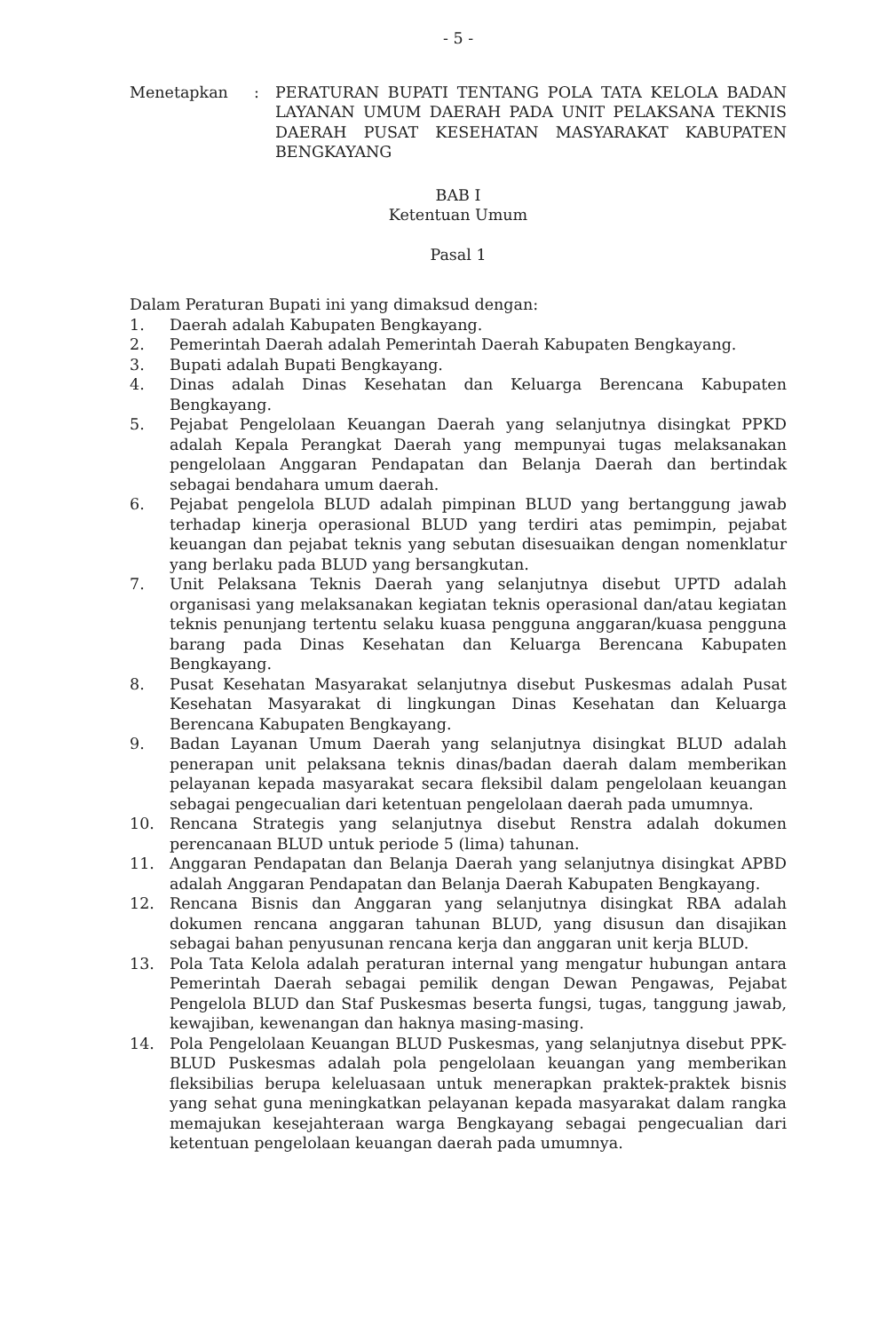- 5 -
Menetapkan : PERATURAN BUPATI TENTANG POLA TATA KELOLA BADAN LAYANAN UMUM DAERAH PADA UNIT PELAKSANA TEKNIS DAERAH PUSAT KESEHATAN MASYARAKAT KABUPATEN BENGKAYANG
BAB I
Ketentuan Umum
Pasal 1
Dalam Peraturan Bupati ini yang dimaksud dengan:
1. Daerah adalah Kabupaten Bengkayang.
2. Pemerintah Daerah adalah Pemerintah Daerah Kabupaten Bengkayang.
3. Bupati adalah Bupati Bengkayang.
4. Dinas adalah Dinas Kesehatan dan Keluarga Berencana Kabupaten Bengkayang.
5. Pejabat Pengelolaan Keuangan Daerah yang selanjutnya disingkat PPKD adalah Kepala Perangkat Daerah yang mempunyai tugas melaksanakan pengelolaan Anggaran Pendapatan dan Belanja Daerah dan bertindak sebagai bendahara umum daerah.
6. Pejabat pengelola BLUD adalah pimpinan BLUD yang bertanggung jawab terhadap kinerja operasional BLUD yang terdiri atas pemimpin, pejabat keuangan dan pejabat teknis yang sebutan disesuaikan dengan nomenklatur yang berlaku pada BLUD yang bersangkutan.
7. Unit Pelaksana Teknis Daerah yang selanjutnya disebut UPTD adalah organisasi yang melaksanakan kegiatan teknis operasional dan/atau kegiatan teknis penunjang tertentu selaku kuasa pengguna anggaran/kuasa pengguna barang pada Dinas Kesehatan dan Keluarga Berencana Kabupaten Bengkayang.
8. Pusat Kesehatan Masyarakat selanjutnya disebut Puskesmas adalah Pusat Kesehatan Masyarakat di lingkungan Dinas Kesehatan dan Keluarga Berencana Kabupaten Bengkayang.
9. Badan Layanan Umum Daerah yang selanjutnya disingkat BLUD adalah penerapan unit pelaksana teknis dinas/badan daerah dalam memberikan pelayanan kepada masyarakat secara fleksibil dalam pengelolaan keuangan sebagai pengecualian dari ketentuan pengelolaan daerah pada umumnya.
10. Rencana Strategis yang selanjutnya disebut Renstra adalah dokumen perencanaan BLUD untuk periode 5 (lima) tahunan.
11. Anggaran Pendapatan dan Belanja Daerah yang selanjutnya disingkat APBD adalah Anggaran Pendapatan dan Belanja Daerah Kabupaten Bengkayang.
12. Rencana Bisnis dan Anggaran yang selanjutnya disingkat RBA adalah dokumen rencana anggaran tahunan BLUD, yang disusun dan disajikan sebagai bahan penyusunan rencana kerja dan anggaran unit kerja BLUD.
13. Pola Tata Kelola adalah peraturan internal yang mengatur hubungan antara Pemerintah Daerah sebagai pemilik dengan Dewan Pengawas, Pejabat Pengelola BLUD dan Staf Puskesmas beserta fungsi, tugas, tanggung jawab, kewajiban, kewenangan dan haknya masing-masing.
14. Pola Pengelolaan Keuangan BLUD Puskesmas, yang selanjutnya disebut PPK-BLUD Puskesmas adalah pola pengelolaan keuangan yang memberikan fleksibilias berupa keleluasaan untuk menerapkan praktek-praktek bisnis yang sehat guna meningkatkan pelayanan kepada masyarakat dalam rangka memajukan kesejahteraan warga Bengkayang sebagai pengecualian dari ketentuan pengelolaan keuangan daerah pada umumnya.